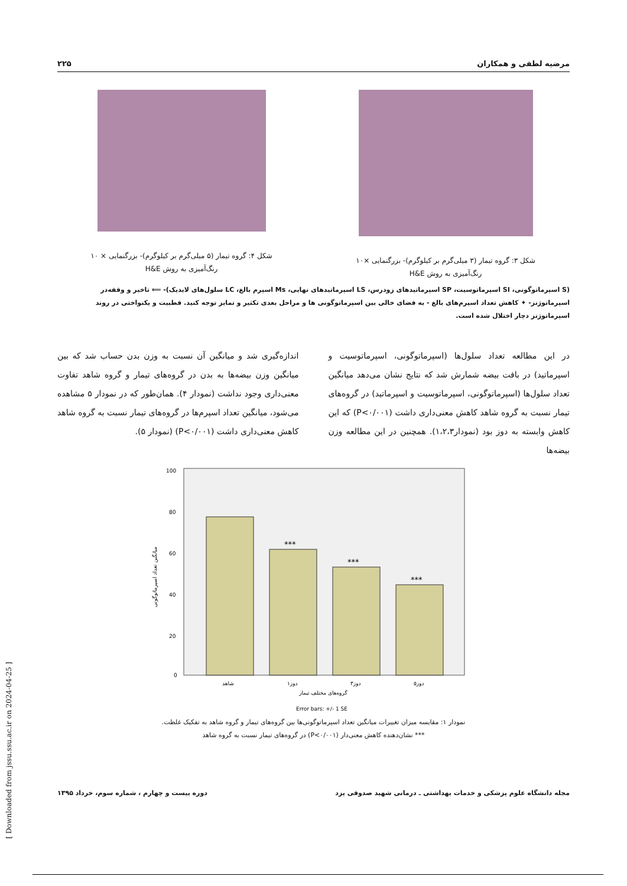مرضیه لطفی و همکاران ۲۲۵
شکل ۳: گروه تیمار (۳ میلی‌گرم بر کیلوگرم)- بزرگنمایی ×۱۰
رنگ‌آمیزی به روش H&E
شکل ۴: گروه تیمار (۵ میلی‌گرم بر کیلوگرم)- بزرگنمایی × ۱۰
رنگ‌آمیزی به روش H&E
(S اسپرماتوگونی، SI اسپرماتوسیت، SP اسپرماتیدهای زودرس، LS اسپرماتیدهای نهایی، Ms اسپرم بالغ، LC سلول‌های لایدیک)- ⟸ تاخیر و وقفه‌در اسپرماتوژنز- ✦ کاهش تعداد اسپرم‌های بالغ - به فضای خالی بین اسپرماتوگونی ها و مراحل بعدی تکثیر و تمایز توجه کنید. قطبیت و یکنواختی در روند اسپرماتوژنز دچار اختلال شده است.
در این مطالعه تعداد سلول‌ها (اسپرماتوگونی، اسپرماتوسیت و اسپرماتید) در بافت بیضه شمارش شد که نتایج نشان می‌دهد میانگین تعداد سلول‌ها (اسپرماتوگونی، اسپرماتوسیت و اسپرماتید) در گروه‌های تیمار نسبت به گروه شاهد کاهش معنی‌داری داشت (P<۰/۰۰۱) که این کاهش وابسته به دوز بود (نمودار۱،۲،۳). همچنین در این مطالعه وزن بیضه‌ها
اندازه‌گیری شد و میانگین آن نسبت به وزن بدن حساب شد که بین میانگین وزن بیضه‌ها به بدن در گروه‌های تیمار و گروه شاهد تفاوت معنی‌داری وجود نداشت (نمودار ۴). همان‌طور که در نمودار ۵ مشاهده می‌شود، میانگین تعداد اسپرم‌ها در گروه‌های تیمار نسبت به گروه شاهد کاهش معنی‌داری داشت (P<۰/۰۰۱) (نمودار ۵).
100
80
60
40
20
0
***
***
***
شاهد
دوز۱
دوز۳
دوز۵
گروه‌های مختلف تیمار
میانگین تعداد اسپرماتوگونی
Error bars: +/- 1 SE
نمودار ۱: مقایسه میزان تغییرات میانگین تعداد اسپرماتوگونی‌ها بین گروه‌های تیمار و گروه شاهد به تفکیک غلظت.
*** نشان‌دهنده کاهش معنی‌دار (P<۰/۰۰۱) در گروه‌های تیمار نسبت به گروه شاهد
مجله دانشگاه علوم پزشکی و خدمات بهداشتی ـ درمانی شهید صدوقی یزد دوره بیست و چهارم ، شماره سوم، خرداد ۱۳۹۵
[ Downloaded from jssu.ssu.ac.ir on 2024-04-25 ]